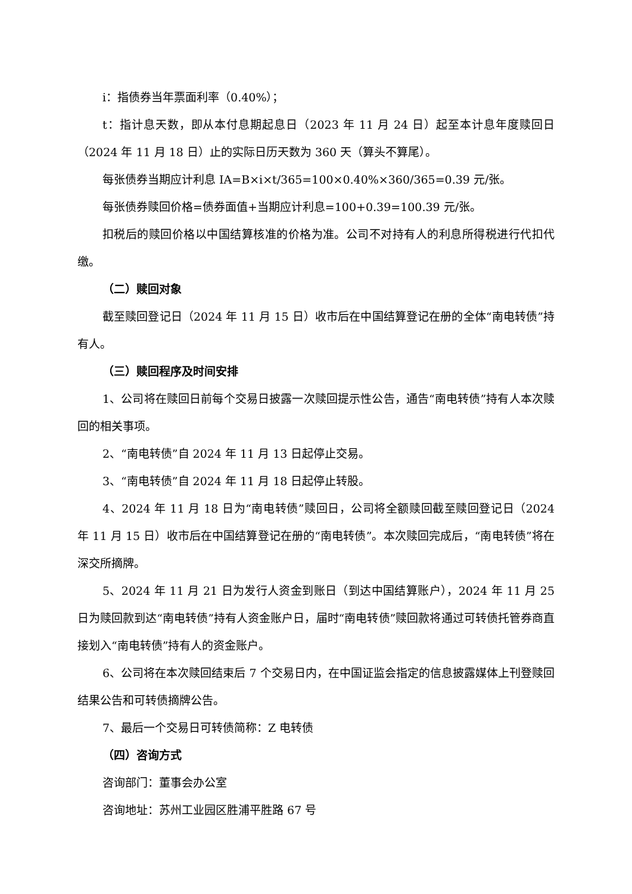i：指债券当年票面利率（0.40%）；
t：指计息天数，即从本付息期起息日（2023 年 11 月 24 日）起至本计息年度赎回日（2024 年 11 月 18 日）止的实际日历天数为 360 天（算头不算尾）。
每张债券当期应计利息 IA=B×i×t/365=100×0.40%×360/365=0.39 元/张。
每张债券赎回价格=债券面值+当期应计利息=100+0.39=100.39 元/张。
扣税后的赎回价格以中国结算核准的价格为准。公司不对持有人的利息所得税进行代扣代缴。
（二）赎回对象
截至赎回登记日（2024 年 11 月 15 日）收市后在中国结算登记在册的全体“南电转债”持有人。
（三）赎回程序及时间安排
1、公司将在赎回日前每个交易日披露一次赎回提示性公告，通告“南电转债”持有人本次赎回的相关事项。
2、“南电转债”自 2024 年 11 月 13 日起停止交易。
3、“南电转债”自 2024 年 11 月 18 日起停止转股。
4、2024 年 11 月 18 日为“南电转债”赎回日，公司将全额赎回截至赎回登记日（2024 年 11 月 15 日）收市后在中国结算登记在册的“南电转债”。本次赎回完成后，“南电转债”将在深交所摘牌。
5、2024 年 11 月 21 日为发行人资金到账日（到达中国结算账户），2024 年 11 月 25 日为赎回款到达“南电转债”持有人资金账户日，届时“南电转债”赎回款将通过可转债托管券商直接划入“南电转债”持有人的资金账户。
6、公司将在本次赎回结束后 7 个交易日内，在中国证监会指定的信息披露媒体上刊登赎回结果公告和可转债摘牌公告。
7、最后一个交易日可转债简称：Z 电转债
（四）咨询方式
咨询部门：董事会办公室
咨询地址：苏州工业园区胜浦平胜路 67 号